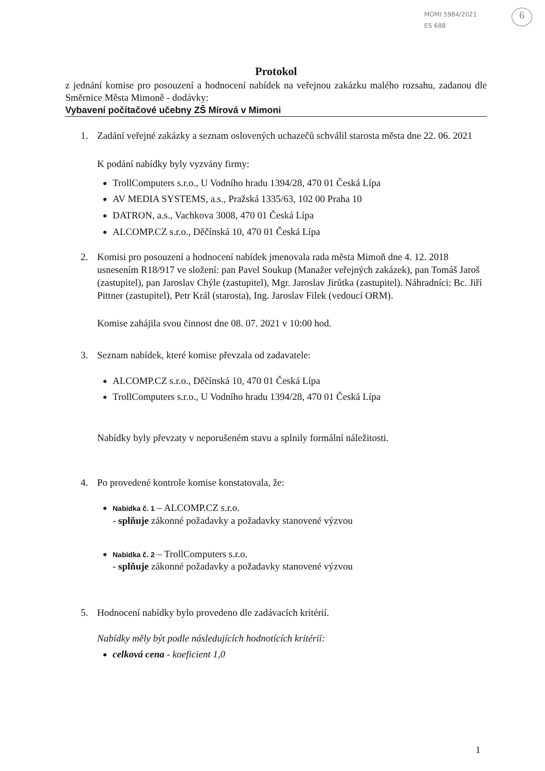MOMI 5984/2021
ES 688
6
Protokol
z jednání komise pro posouzení a hodnocení nabídek na veřejnou zakázku malého rozsahu, zadanou dle Směrnice Města Mimoně - dodávky:
Vybavení počítačové učebny ZŠ Mírová v Mimoni
1. Zadání veřejné zakázky a seznam oslovených uchazečů schválil starosta města dne 22. 06. 2021
K podání nabídky byly vyzvány firmy:
TrollComputers s.r.o., U Vodního hradu 1394/28, 470 01 Česká Lípa
AV MEDIA SYSTEMS, a.s., Pražská 1335/63, 102 00 Praha 10
DATRON, a.s., Vachkova 3008, 470 01 Česká Lípa
ALCOMP.CZ s.r.o., Děčínská 10, 470 01 Česká Lípa
2. Komisi pro posouzení a hodnocení nabídek jmenovala rada města Mimoň dne 4. 12. 2018 usnesením R18/917 ve složení: pan Pavel Soukup (Manažer veřejných zakázek), pan Tomáš Jaroš (zastupitel), pan Jaroslav Chýle (zastupitel), Mgr. Jaroslav Jirůtka (zastupitel). Náhradníci: Bc. Jiří Pittner (zastupitel), Petr Král (starosta), Ing. Jaroslav Filek (vedoucí ORM).
Komise zahájila svou činnost dne 08. 07. 2021 v 10:00 hod.
3. Seznam nabídek, které komise převzala od zadavatele:
ALCOMP.CZ s.r.o., Děčínská 10, 470 01 Česká Lípa
TrollComputers s.r.o., U Vodního hradu 1394/28, 470 01 Česká Lípa
Nabídky byly převzaty v neporušeném stavu a splnily formální náležitosti.
4. Po provedené kontrole komise konstatovala, že:
Nabídka č. 1 – ALCOMP.CZ s.r.o.
- splňuje zákonné požadavky a požadavky stanovené výzvou
Nabídka č. 2 – TrollComputers s.r.o.
- splňuje zákonné požadavky a požadavky stanovené výzvou
5. Hodnocení nabídky bylo provedeno dle zadávacích kritérií.
Nabídky měly být podle následujících hodnotících kritérií:
celková cena - koeficient 1,0
1